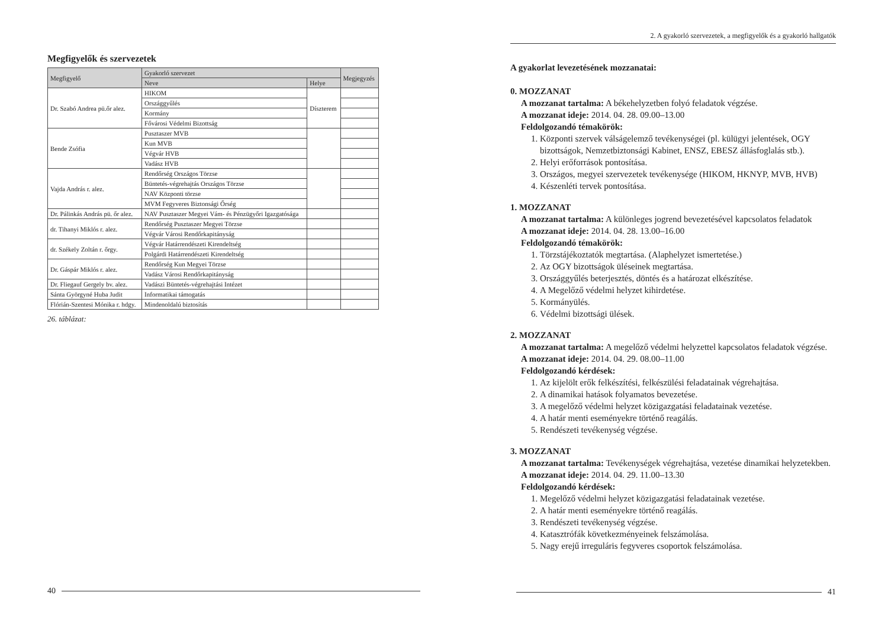Megfigyelők és szervezetek
| Megfigyelő | Gyakorló szervezet | | Megjegyzés |
| --- | --- | --- | --- |
| | Neve | Helye | |
| Dr. Szabó Andrea pü.őr alez. | HIKOM | Díszterem | |
| | Országgyűlés | | |
| | Kormány | | |
| | Fővárosi Védelmi Bizottság | | |
| Bende Zsófia | Pusztaszer MVB | | |
| | Kun MVB | | |
| | Végvár HVB | | |
| | Vadász HVB | | |
| Vajda András r. alez. | Rendőrség Országos Törzse | | |
| | Büntetés-végrehajtás Országos Törzse | | |
| | NAV Központi törzse | | |
| | MVM Fegyveres Biztonsági Őrség | | |
| Dr. Pálinkás András pü. őr alez. | NAV Pusztaszer Megyei Vám- és Pénzügyőri Igazgatósága | | |
| dr. Tihanyi Miklós r. alez. | Rendőrség Pusztaszer Megyei Törzse | | |
| | Végvár Városi Rendőrkapitányság | | |
| dr. Székely Zoltán r. őrgy. | Végvár Határrendészeti Kirendeltség | | |
| | Polgárdi Határrendészeti Kirendeltség | | |
| Dr. Gáspár Miklós r. alez. | Rendőrség Kun Megyei Törzse | | |
| | Vadász Városi Rendőrkapitányság | | |
| Dr. Fliegauf Gergely bv. alez. | Vadászi Büntetés-végrehajtási Intézet | | |
| Sánta Györgyné Huba Judit | Informatikai támogatás | | |
| Flórián-Szentesi Mónika r. hdgy. | Mindenoldalú biztosítás | | |
26. táblázat:
40
2. A gyakorló szervezetek, a megfigyelők és a gyakorló hallgatók
A gyakorlat levezetésének mozzanatai:
0. MOZZANAT
A mozzanat tartalma: A békehelyzetben folyó feladatok végzése.
A mozzanat ideje: 2014. 04. 28. 09.00–13.00
Feldolgozandó témakörök:
1. Központi szervek válságelemző tevékenységei (pl. külügyi jelentések, OGY bizottságok, Nemzetbiztonsági Kabinet, ENSZ, EBESZ állásfoglalás stb.).
2. Helyi erőforrások pontosítása.
3. Országos, megyei szervezetek tevékenysége (HIKOM, HKNYP, MVB, HVB)
4. Készenléti tervek pontosítása.
1. MOZZANAT
A mozzanat tartalma: A különleges jogrend bevezetésével kapcsolatos feladatok
A mozzanat ideje: 2014. 04. 28. 13.00–16.00
Feldolgozandó témakörök:
1. Törzstájékoztatók megtartása. (Alaphelyzet ismertetése.)
2. Az OGY bizottságok üléseinek megtartása.
3. Országgyűlés beterjesztés, döntés és a határozat elkészítése.
4. A Megelőző védelmi helyzet kihirdetése.
5. Kormányülés.
6. Védelmi bizottsági ülések.
2. MOZZANAT
A mozzanat tartalma: A megelőző védelmi helyzettel kapcsolatos feladatok végzése.
A mozzanat ideje: 2014. 04. 29. 08.00–11.00
Feldolgozandó kérdések:
1. Az kijelölt erők felkészítési, felkészülési feladatainak végrehajtása.
2. A dinamikai hatások folyamatos bevezetése.
3. A megelőző védelmi helyzet közigazgatási feladatainak vezetése.
4. A határ menti eseményekre történő reagálás.
5. Rendészeti tevékenység végzése.
3. MOZZANAT
A mozzanat tartalma: Tevékenységek végrehajtása, vezetése dinamikai helyzetekben.
A mozzanat ideje: 2014. 04. 29. 11.00–13.30
Feldolgozandó kérdések:
1. Megelőző védelmi helyzet közigazgatási feladatainak vezetése.
2. A határ menti eseményekre történő reagálás.
3. Rendészeti tevékenység végzése.
4. Katasztrófák következményeinek felszámolása.
5. Nagy erejű irreguláris fegyveres csoportok felszámolása.
41